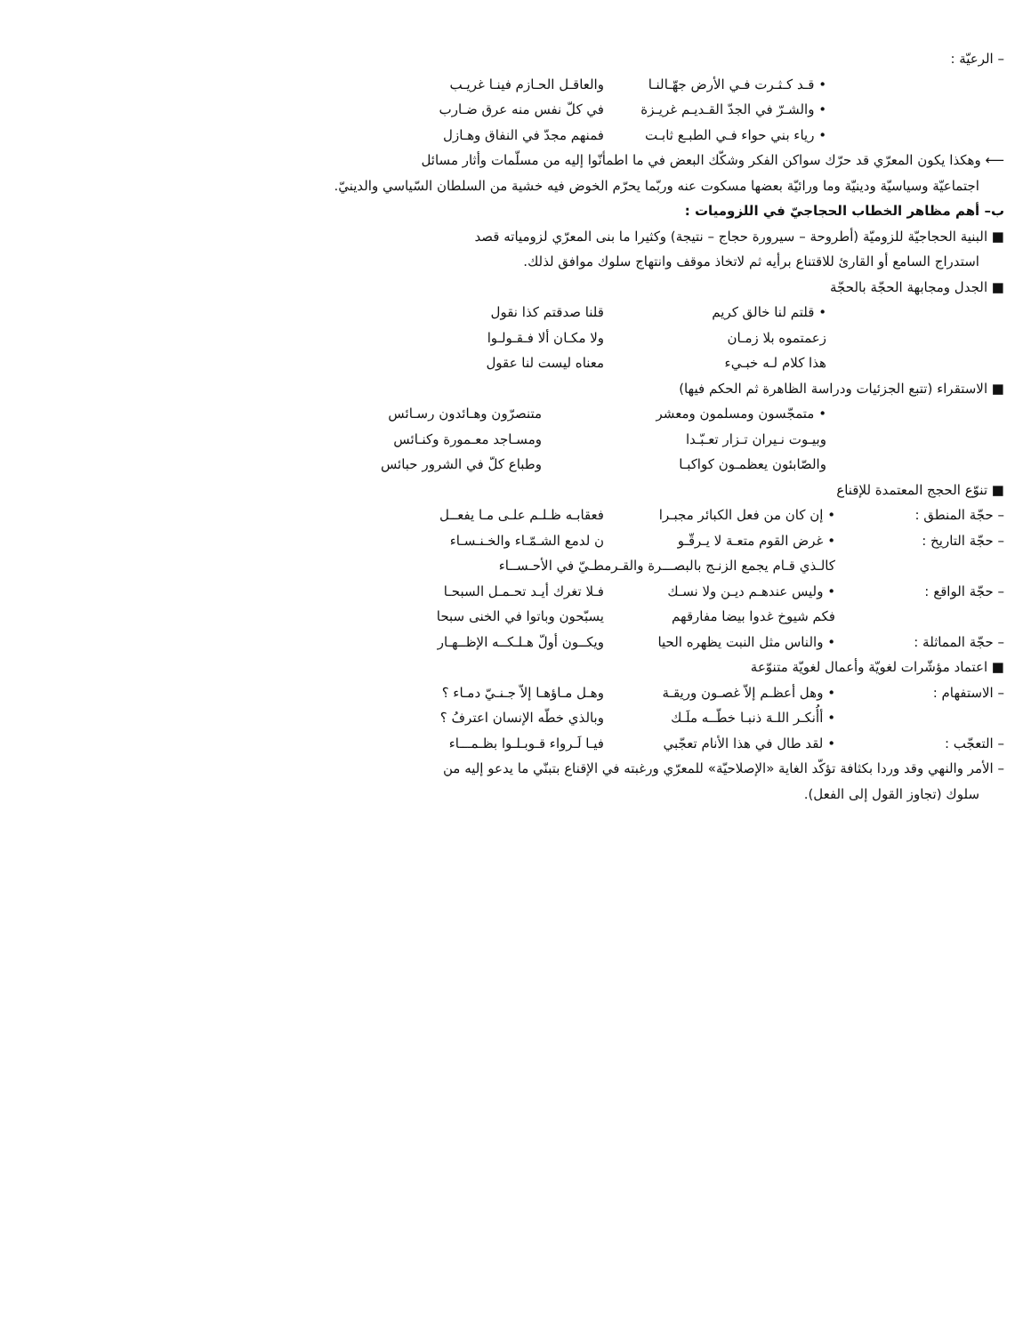– الرعيّة :
• قـد كـثـرت فـي الأرض جهّـالنـا والعاقـل الحـازم فينـا غريـب
• والشـرّ في الجدّ القـديـم غريـزة في كلّ نفس منه عرق ضـارب
• رياء بني حواء فـي الطبـع ثابـت فمنهم مجدّ في النفاق وهـازل
⟵ وهكذا يكون المعرّي قد حرّك سواكن الفكر وشكّك البعض في ما اطمأنّوا إليه من مسلّمات وأثار مسائل
اجتماعيّة وسياسيّة ودينيّة وما ورائيّة بعضها مسكوت عنه وربّما يحرّم الخوض فيه خشية من السلطان السّياسي والدينيّ.
ب– أهم مظاهر الخطاب الحجاجيّ في اللزوميات :
■ البنية الحجاجيّة للزوميّة (أطروحة – سيرورة حجاج – نتيجة) وكثيرا ما بنى المعرّي لزومياته قصد
استدراج السامع أو القارئ للاقتناع برأيه ثم لاتخاذ موقف وانتهاج سلوك موافق لذلك.
■ الجدل ومجابهة الحجّة بالحجّة
• قلتم لنا خالق كريم قلنا صدقتم كذا نقول
زعمتموه بلا زمـان ولا مكـان ألا فـقـولـوا
هذا كلام لـه خبـيء معناه ليست لنا عقول
■ الاستقراء (تتبع الجزئيات ودراسة الظاهرة ثم الحكم فيها)
• متمجّسون ومسلمون ومعشر متنصرّون وهـائدون رسـائس
وبيـوت نـيران تـزار تعـبّـدا ومسـاجد معـمورة وكنـائس
والصّابئون يعظمـون كواكبـا وطباع كلّ في الشرور حبائس
■ تنوّع الحجج المعتمدة للإقناع
– حجّة المنطق : • إن كان من فعل الكبائر مجبـرا فعقابـه ظـلـم علـى مـا يفعــل
– حجّة التاريخ : • غرض القوم متعـة لا يـرقّـو ن لدمع الشـمّـاء والخـنـسـاء
كالـذي قـام يجمع الزنـج بالبصـــرة والقـرمطـيّ في الأحـســاء
– حجّة الواقع : • وليس عندهـم ديـن ولا نسـك فـلا تغرك أيـد تحـمـل السبحـا
فكم شيوخ غدوا بيضا مفارقهم يسبّحون وباتوا في الخنى سبحا
– حجّة المماثلة : • والناس مثل النبت يظهره الحيا ويكــون أولّ هـلـكــه الإظــهـار
■ اعتماد مؤشّرات لغويّة وأعمال لغويّة متنوّعة
– الاستفهام : • وهل أعظـم إلاّ غصـون وريقـة وهـل مـاؤهـا إلاّ جـنـيّ دمـاء ؟
• أأُنكـر اللـهَ ذنبـا خطّــه ملَـك وبالذي خطّه الإنسان اعترفُ ؟
– التعجّب : • لقد طال في هذا الأنام تعجّبي فيـا لَـرواء قـوبـلـوا بظـمـــاء
– الأمر والنهي وقد وردا بكثافة تؤكّد الغاية «الإصلاحيّة» للمعرّي ورغبته في الإقناع بتبنّي ما يدعو إليه من
سلوك (تجاوز القول إلى الفعل).